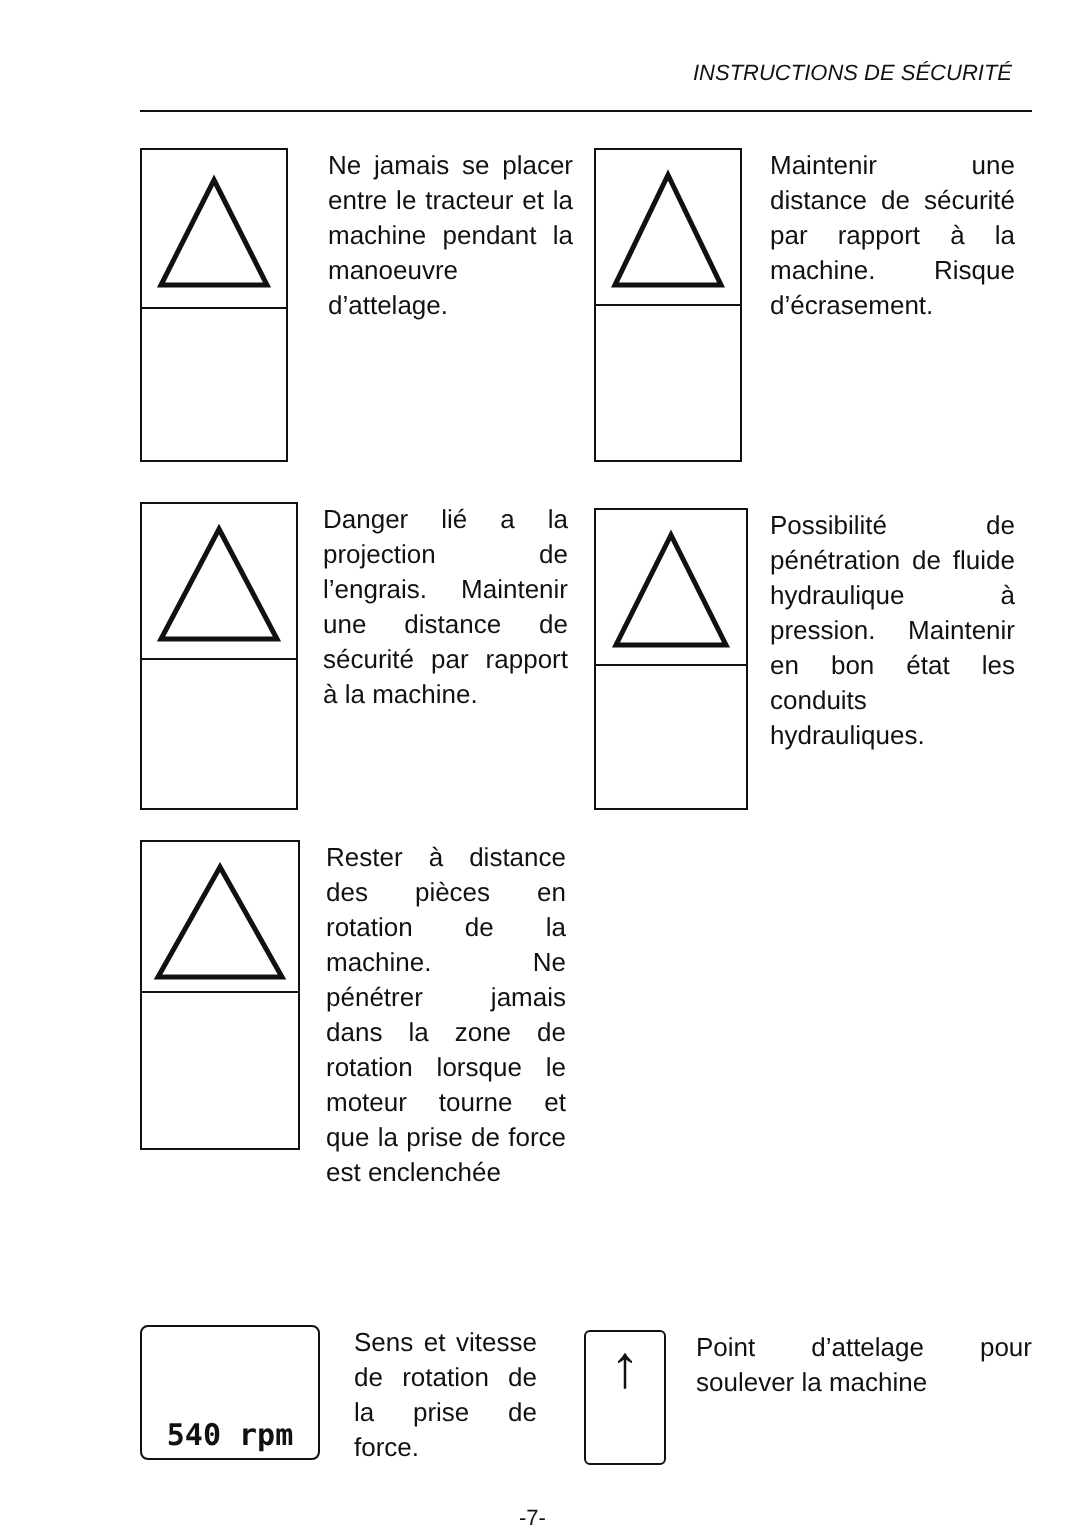INSTRUCTIONS DE SÉCURITÉ
Ne jamais se placer entre le tracteur et la machine pendant la manoeuvre d’attelage.
Maintenir une distance de sécurité par rapport à la machine. Risque d’écrasement.
Danger lié a la projection de l’engrais. Maintenir une distance de sécurité par rapport à la machine.
Possibilité de pénétration de fluide hydraulique à pression. Maintenir en bon état les conduits hydrauliques.
Rester à distance des pièces en rotation de la machine. Ne pénétrer jamais dans la zone de rotation lorsque le moteur tourne et que la prise de force est enclenchée
540 rpm
Sens et vitesse de rotation de la prise de force.
↑
Point d’attelage pour soulever la machine
-7-